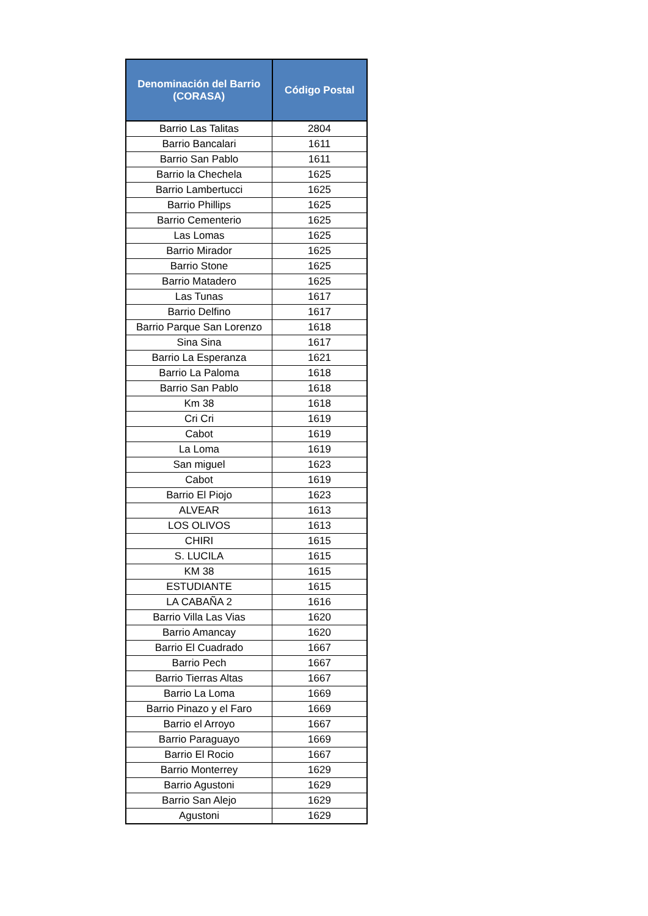| Denominación del Barrio (CORASA) | Código Postal |
| --- | --- |
| Barrio Las Talitas | 2804 |
| Barrio Bancalari | 1611 |
| Barrio San Pablo | 1611 |
| Barrio la Chechela | 1625 |
| Barrio Lambertucci | 1625 |
| Barrio Phillips | 1625 |
| Barrio Cementerio | 1625 |
| Las Lomas | 1625 |
| Barrio Mirador | 1625 |
| Barrio Stone | 1625 |
| Barrio Matadero | 1625 |
| Las Tunas | 1617 |
| Barrio Delfino | 1617 |
| Barrio Parque San Lorenzo | 1618 |
| Sina Sina | 1617 |
| Barrio La Esperanza | 1621 |
| Barrio La Paloma | 1618 |
| Barrio San Pablo | 1618 |
| Km 38 | 1618 |
| Cri Cri | 1619 |
| Cabot | 1619 |
| La Loma | 1619 |
| San miguel | 1623 |
| Cabot | 1619 |
| Barrio El Piojo | 1623 |
| ALVEAR | 1613 |
| LOS OLIVOS | 1613 |
| CHIRI | 1615 |
| S. LUCILA | 1615 |
| KM 38 | 1615 |
| ESTUDIANTE | 1615 |
| LA CABAÑA 2 | 1616 |
| Barrio Villa Las Vias | 1620 |
| Barrio Amancay | 1620 |
| Barrio El Cuadrado | 1667 |
| Barrio Pech | 1667 |
| Barrio Tierras Altas | 1667 |
| Barrio La Loma | 1669 |
| Barrio Pinazo y el Faro | 1669 |
| Barrio el Arroyo | 1667 |
| Barrio Paraguayo | 1669 |
| Barrio El Rocio | 1667 |
| Barrio Monterrey | 1629 |
| Barrio Agustoni | 1629 |
| Barrio San Alejo | 1629 |
| Agustoni | 1629 |